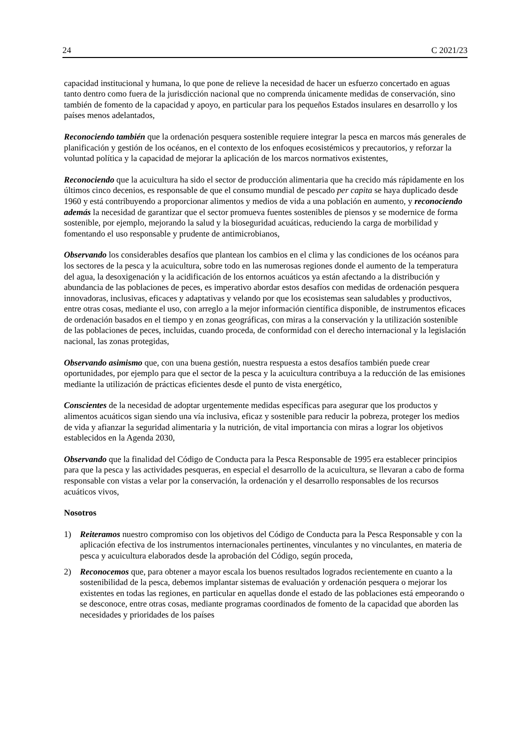24 C 2021/23
capacidad institucional y humana, lo que pone de relieve la necesidad de hacer un esfuerzo concertado en aguas tanto dentro como fuera de la jurisdicción nacional que no comprenda únicamente medidas de conservación, sino también de fomento de la capacidad y apoyo, en particular para los pequeños Estados insulares en desarrollo y los países menos adelantados,
Reconociendo también que la ordenación pesquera sostenible requiere integrar la pesca en marcos más generales de planificación y gestión de los océanos, en el contexto de los enfoques ecosistémicos y precautorios, y reforzar la voluntad política y la capacidad de mejorar la aplicación de los marcos normativos existentes,
Reconociendo que la acuicultura ha sido el sector de producción alimentaria que ha crecido más rápidamente en los últimos cinco decenios, es responsable de que el consumo mundial de pescado per capita se haya duplicado desde 1960 y está contribuyendo a proporcionar alimentos y medios de vida a una población en aumento, y reconociendo además la necesidad de garantizar que el sector promueva fuentes sostenibles de piensos y se modernice de forma sostenible, por ejemplo, mejorando la salud y la bioseguridad acuáticas, reduciendo la carga de morbilidad y fomentando el uso responsable y prudente de antimicrobianos,
Observando los considerables desafíos que plantean los cambios en el clima y las condiciones de los océanos para los sectores de la pesca y la acuicultura, sobre todo en las numerosas regiones donde el aumento de la temperatura del agua, la desoxigenación y la acidificación de los entornos acuáticos ya están afectando a la distribución y abundancia de las poblaciones de peces, es imperativo abordar estos desafíos con medidas de ordenación pesquera innovadoras, inclusivas, eficaces y adaptativas y velando por que los ecosistemas sean saludables y productivos, entre otras cosas, mediante el uso, con arreglo a la mejor información científica disponible, de instrumentos eficaces de ordenación basados en el tiempo y en zonas geográficas, con miras a la conservación y la utilización sostenible de las poblaciones de peces, incluidas, cuando proceda, de conformidad con el derecho internacional y la legislación nacional, las zonas protegidas,
Observando asimismo que, con una buena gestión, nuestra respuesta a estos desafíos también puede crear oportunidades, por ejemplo para que el sector de la pesca y la acuicultura contribuya a la reducción de las emisiones mediante la utilización de prácticas eficientes desde el punto de vista energético,
Conscientes de la necesidad de adoptar urgentemente medidas específicas para asegurar que los productos y alimentos acuáticos sigan siendo una vía inclusiva, eficaz y sostenible para reducir la pobreza, proteger los medios de vida y afianzar la seguridad alimentaria y la nutrición, de vital importancia con miras a lograr los objetivos establecidos en la Agenda 2030,
Observando que la finalidad del Código de Conducta para la Pesca Responsable de 1995 era establecer principios para que la pesca y las actividades pesqueras, en especial el desarrollo de la acuicultura, se llevaran a cabo de forma responsable con vistas a velar por la conservación, la ordenación y el desarrollo responsables de los recursos acuáticos vivos,
Nosotros
1) Reiteramos nuestro compromiso con los objetivos del Código de Conducta para la Pesca Responsable y con la aplicación efectiva de los instrumentos internacionales pertinentes, vinculantes y no vinculantes, en materia de pesca y acuicultura elaborados desde la aprobación del Código, según proceda,
2) Reconocemos que, para obtener a mayor escala los buenos resultados logrados recientemente en cuanto a la sostenibilidad de la pesca, debemos implantar sistemas de evaluación y ordenación pesquera o mejorar los existentes en todas las regiones, en particular en aquellas donde el estado de las poblaciones está empeorando o se desconoce, entre otras cosas, mediante programas coordinados de fomento de la capacidad que aborden las necesidades y prioridades de los países